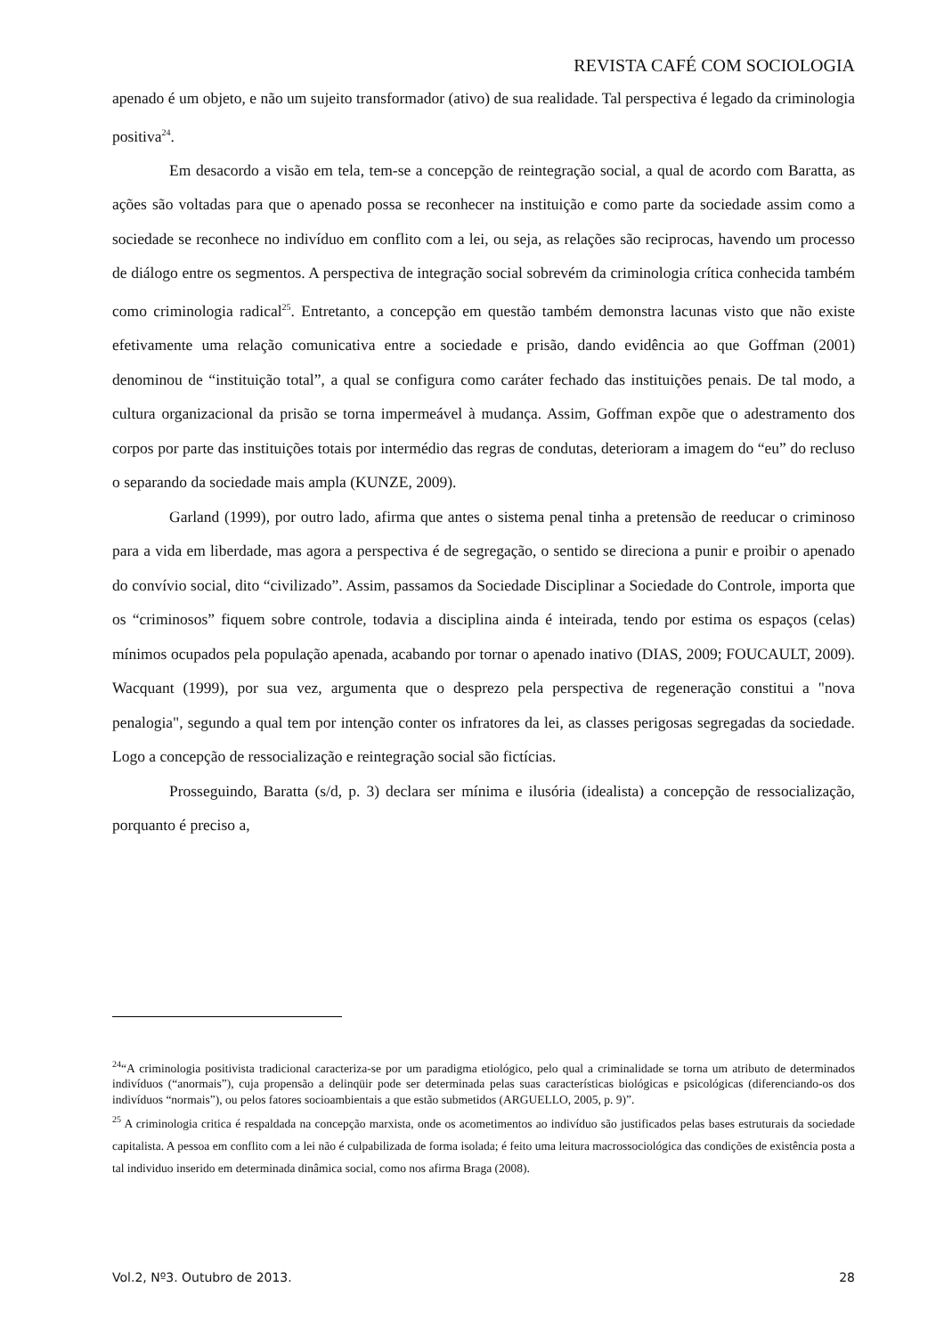REVISTA CAFÉ COM SOCIOLOGIA
apenado é um objeto, e não um sujeito transformador (ativo) de sua realidade. Tal perspectiva é legado da criminologia positiva<sup>24</sup>.
Em desacordo a visão em tela, tem-se a concepção de reintegração social, a qual de acordo com Baratta, as ações são voltadas para que o apenado possa se reconhecer na instituição e como parte da sociedade assim como a sociedade se reconhece no indivíduo em conflito com a lei, ou seja, as relações são reciprocas, havendo um processo de diálogo entre os segmentos. A perspectiva de integração social sobrevém da criminologia crítica conhecida também como criminologia radical<sup>25</sup>. Entretanto, a concepção em questão também demonstra lacunas visto que não existe efetivamente uma relação comunicativa entre a sociedade e prisão, dando evidência ao que Goffman (2001) denominou de “instituição total”, a qual se configura como caráter fechado das instituições penais. De tal modo, a cultura organizacional da prisão se torna impermeável à mudança. Assim, Goffman expõe que o adestramento dos corpos por parte das instituições totais por intermédio das regras de condutas, deterioram a imagem do “eu” do recluso o separando da sociedade mais ampla (KUNZE, 2009).
Garland (1999), por outro lado, afirma que antes o sistema penal tinha a pretensão de reeducar o criminoso para a vida em liberdade, mas agora a perspectiva é de segregação, o sentido se direciona a punir e proibir o apenado do convívio social, dito “civilizado”. Assim, passamos da Sociedade Disciplinar a Sociedade do Controle, importa que os “criminosos” fiquem sobre controle, todavia a disciplina ainda é inteirada, tendo por estima os espaços (celas) mínimos ocupados pela população apenada, acabando por tornar o apenado inativo (DIAS, 2009; FOUCAULT, 2009). Wacquant (1999), por sua vez, argumenta que o desprezo pela perspectiva de regeneração constitui a "nova penalogia", segundo a qual tem por intenção conter os infratores da lei, as classes perigosas segregadas da sociedade. Logo a concepção de ressocialização e reintegração social são fictícias.
Prosseguindo, Baratta (s/d, p. 3) declara ser mínima e ilusória (idealista) a concepção de ressocialização, porquanto é preciso a,
<sup>24</sup> “A criminologia positivista tradicional caracteriza-se por um paradigma etiológico, pelo qual a criminalidade se torna um atributo de determinados indivíduos (“anormais”), cuja propensão a delinqüir pode ser determinada pelas suas características biológicas e psicológicas (diferenciando-os dos indivíduos “normais”), ou pelos fatores socioambientais a que estão submetidos (ARGUELLO, 2005, p. 9)”.
<sup>25</sup> A criminologia critica é respaldada na concepção marxista, onde os acometimentos ao indivíduo são justificados pelas bases estruturais da sociedade capitalista. A pessoa em conflito com a lei não é culpabilizada de forma isolada; é feito uma leitura macrossociológica das condições de existência posta a tal individuo inserido em determinada dinâmica social, como nos afirma Braga (2008).
Vol.2, Nº3. Outubro de 2013. 28